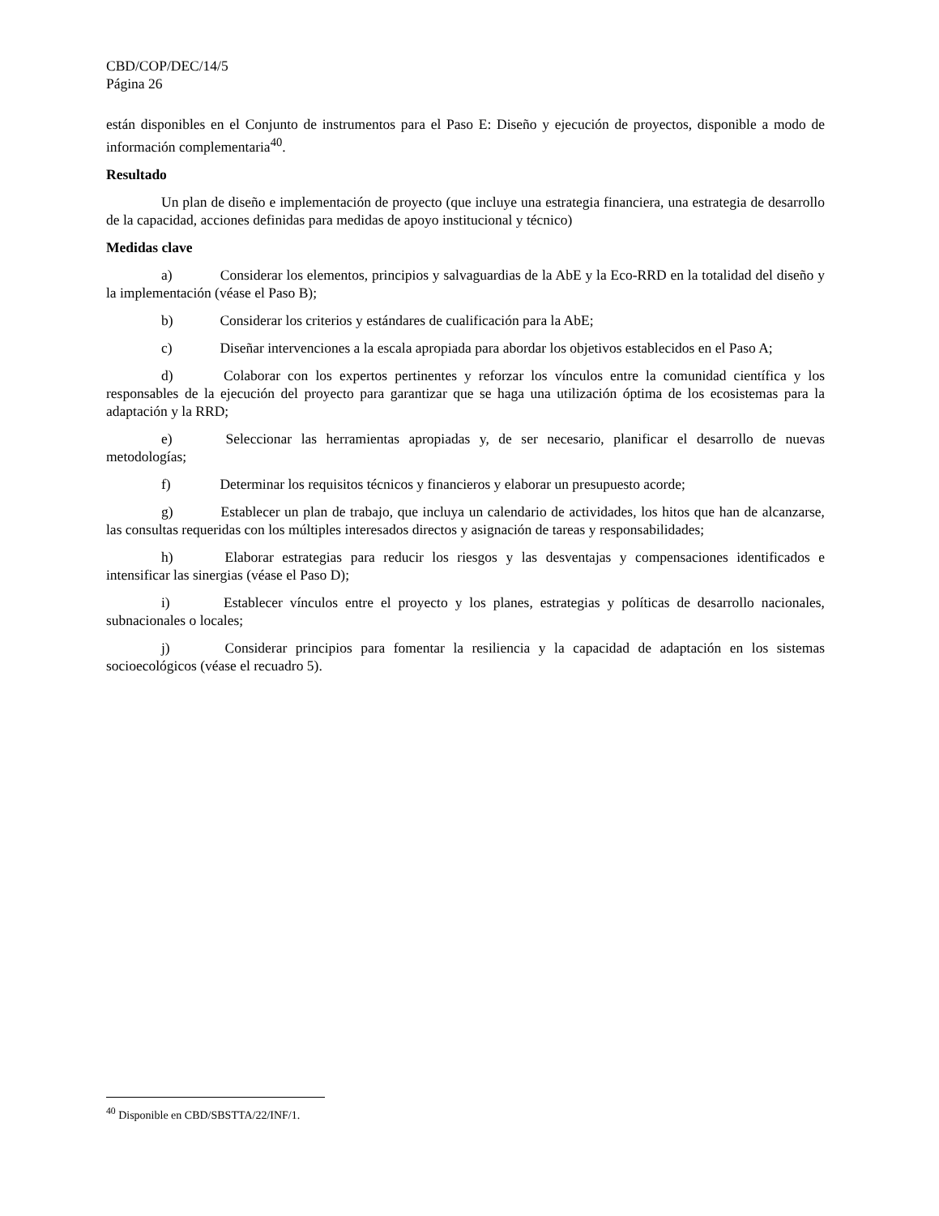CBD/COP/DEC/14/5
Página 26
están disponibles en el Conjunto de instrumentos para el Paso E: Diseño y ejecución de proyectos, disponible a modo de información complementaria<sup>40</sup>.
Resultado
Un plan de diseño e implementación de proyecto (que incluye una estrategia financiera, una estrategia de desarrollo de la capacidad, acciones definidas para medidas de apoyo institucional y técnico)
Medidas clave
a) Considerar los elementos, principios y salvaguardias de la AbE y la Eco-RRD en la totalidad del diseño y la implementación (véase el Paso B);
b) Considerar los criterios y estándares de cualificación para la AbE;
c) Diseñar intervenciones a la escala apropiada para abordar los objetivos establecidos en el Paso A;
d) Colaborar con los expertos pertinentes y reforzar los vínculos entre la comunidad científica y los responsables de la ejecución del proyecto para garantizar que se haga una utilización óptima de los ecosistemas para la adaptación y la RRD;
e) Seleccionar las herramientas apropiadas y, de ser necesario, planificar el desarrollo de nuevas metodologías;
f) Determinar los requisitos técnicos y financieros y elaborar un presupuesto acorde;
g) Establecer un plan de trabajo, que incluya un calendario de actividades, los hitos que han de alcanzarse, las consultas requeridas con los múltiples interesados directos y asignación de tareas y responsabilidades;
h) Elaborar estrategias para reducir los riesgos y las desventajas y compensaciones identificados e intensificar las sinergias (véase el Paso D);
i) Establecer vínculos entre el proyecto y los planes, estrategias y políticas de desarrollo nacionales, subnacionales o locales;
j) Considerar principios para fomentar la resiliencia y la capacidad de adaptación en los sistemas socioecológicos (véase el recuadro 5).
<sup>40</sup> Disponible en CBD/SBSTTA/22/INF/1.